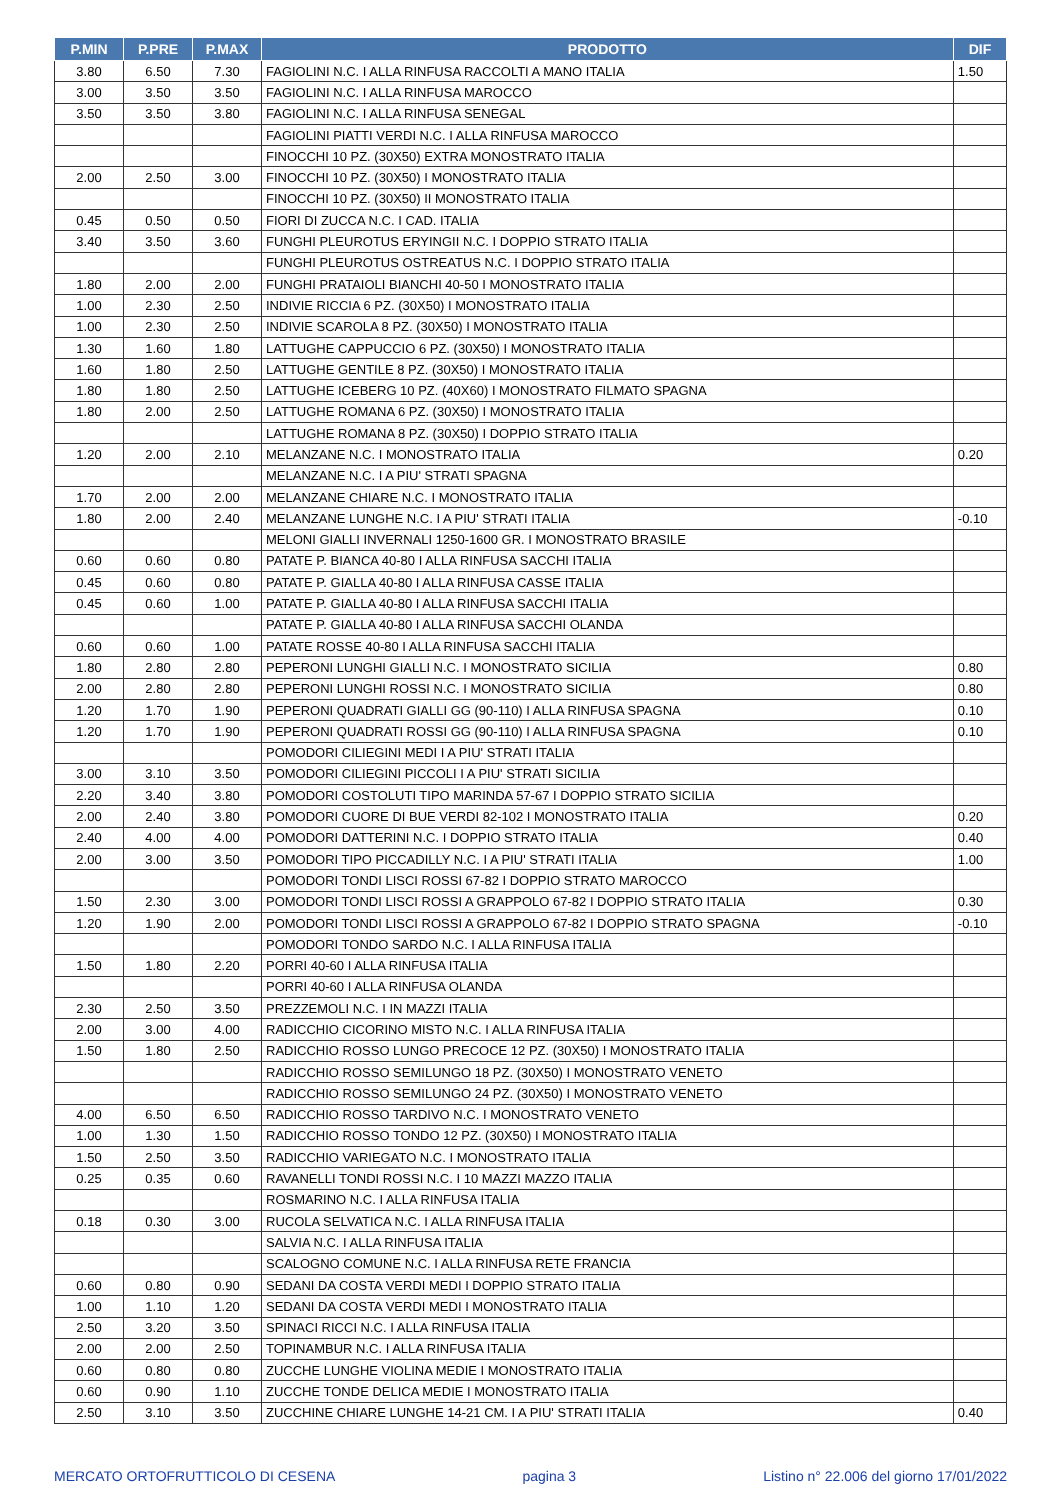| P.MIN | P.PRE | P.MAX | PRODOTTO | DIF |
| --- | --- | --- | --- | --- |
| 3.80 | 6.50 | 7.30 | FAGIOLINI N.C. I ALLA RINFUSA RACCOLTI A MANO ITALIA | 1.50 |
| 3.00 | 3.50 | 3.50 | FAGIOLINI N.C. I ALLA RINFUSA MAROCCO | |
| 3.50 | 3.50 | 3.80 | FAGIOLINI N.C. I ALLA RINFUSA SENEGAL | |
| | | | FAGIOLINI PIATTI VERDI N.C. I ALLA RINFUSA MAROCCO | |
| | | | FINOCCHI 10 PZ. (30X50) EXTRA MONOSTRATO ITALIA | |
| 2.00 | 2.50 | 3.00 | FINOCCHI 10 PZ. (30X50) I MONOSTRATO ITALIA | |
| | | | FINOCCHI 10 PZ. (30X50) II MONOSTRATO ITALIA | |
| 0.45 | 0.50 | 0.50 | FIORI DI ZUCCA N.C. I CAD. ITALIA | |
| 3.40 | 3.50 | 3.60 | FUNGHI PLEUROTUS ERYINGII N.C. I DOPPIO STRATO ITALIA | |
| | | | FUNGHI PLEUROTUS OSTREATUS N.C. I DOPPIO STRATO ITALIA | |
| 1.80 | 2.00 | 2.00 | FUNGHI PRATAIOLI BIANCHI 40-50 I MONOSTRATO ITALIA | |
| 1.00 | 2.30 | 2.50 | INDIVIE RICCIA 6 PZ. (30X50) I MONOSTRATO ITALIA | |
| 1.00 | 2.30 | 2.50 | INDIVIE SCAROLA 8 PZ. (30X50) I MONOSTRATO ITALIA | |
| 1.30 | 1.60 | 1.80 | LATTUGHE CAPPUCCIO 6 PZ. (30X50) I MONOSTRATO ITALIA | |
| 1.60 | 1.80 | 2.50 | LATTUGHE GENTILE 8 PZ. (30X50) I MONOSTRATO ITALIA | |
| 1.80 | 1.80 | 2.50 | LATTUGHE ICEBERG 10 PZ. (40X60) I MONOSTRATO FILMATO SPAGNA | |
| 1.80 | 2.00 | 2.50 | LATTUGHE ROMANA 6 PZ. (30X50) I MONOSTRATO ITALIA | |
| | | | LATTUGHE ROMANA 8 PZ. (30X50) I DOPPIO STRATO ITALIA | |
| 1.20 | 2.00 | 2.10 | MELANZANE N.C. I MONOSTRATO ITALIA | 0.20 |
| | | | MELANZANE N.C. I A PIU' STRATI SPAGNA | |
| 1.70 | 2.00 | 2.00 | MELANZANE CHIARE N.C. I MONOSTRATO ITALIA | |
| 1.80 | 2.00 | 2.40 | MELANZANE LUNGHE N.C. I A PIU' STRATI ITALIA | -0.10 |
| | | | MELONI GIALLI INVERNALI 1250-1600 GR. I MONOSTRATO BRASILE | |
| 0.60 | 0.60 | 0.80 | PATATE P. BIANCA 40-80 I ALLA RINFUSA SACCHI ITALIA | |
| 0.45 | 0.60 | 0.80 | PATATE P. GIALLA 40-80 I ALLA RINFUSA CASSE ITALIA | |
| 0.45 | 0.60 | 1.00 | PATATE P. GIALLA 40-80 I ALLA RINFUSA SACCHI ITALIA | |
| | | | PATATE P. GIALLA 40-80 I ALLA RINFUSA SACCHI OLANDA | |
| 0.60 | 0.60 | 1.00 | PATATE ROSSE 40-80 I ALLA RINFUSA SACCHI ITALIA | |
| 1.80 | 2.80 | 2.80 | PEPERONI LUNGHI GIALLI N.C. I MONOSTRATO SICILIA | 0.80 |
| 2.00 | 2.80 | 2.80 | PEPERONI LUNGHI ROSSI N.C. I MONOSTRATO SICILIA | 0.80 |
| 1.20 | 1.70 | 1.90 | PEPERONI QUADRATI GIALLI GG (90-110) I ALLA RINFUSA SPAGNA | 0.10 |
| 1.20 | 1.70 | 1.90 | PEPERONI QUADRATI ROSSI GG (90-110) I ALLA RINFUSA SPAGNA | 0.10 |
| | | | POMODORI CILIEGINI MEDI I A PIU' STRATI ITALIA | |
| 3.00 | 3.10 | 3.50 | POMODORI CILIEGINI PICCOLI I A PIU' STRATI SICILIA | |
| 2.20 | 3.40 | 3.80 | POMODORI COSTOLUTI TIPO MARINDA 57-67 I DOPPIO STRATO SICILIA | |
| 2.00 | 2.40 | 3.80 | POMODORI CUORE DI BUE VERDI 82-102 I MONOSTRATO ITALIA | 0.20 |
| 2.40 | 4.00 | 4.00 | POMODORI DATTERINI N.C. I DOPPIO STRATO ITALIA | 0.40 |
| 2.00 | 3.00 | 3.50 | POMODORI TIPO PICCADILLY N.C. I A PIU' STRATI ITALIA | 1.00 |
| | | | POMODORI TONDI LISCI ROSSI 67-82 I DOPPIO STRATO MAROCCO | |
| 1.50 | 2.30 | 3.00 | POMODORI TONDI LISCI ROSSI A GRAPPOLO 67-82 I DOPPIO STRATO ITALIA | 0.30 |
| 1.20 | 1.90 | 2.00 | POMODORI TONDI LISCI ROSSI A GRAPPOLO 67-82 I DOPPIO STRATO SPAGNA | -0.10 |
| | | | POMODORI TONDO SARDO N.C. I ALLA RINFUSA ITALIA | |
| 1.50 | 1.80 | 2.20 | PORRI 40-60 I ALLA RINFUSA ITALIA | |
| | | | PORRI 40-60 I ALLA RINFUSA OLANDA | |
| 2.30 | 2.50 | 3.50 | PREZZEMOLI N.C. I IN MAZZI ITALIA | |
| 2.00 | 3.00 | 4.00 | RADICCHIO CICORINO MISTO N.C. I ALLA RINFUSA ITALIA | |
| 1.50 | 1.80 | 2.50 | RADICCHIO ROSSO LUNGO PRECOCE 12 PZ. (30X50) I MONOSTRATO ITALIA | |
| | | | RADICCHIO ROSSO SEMILUNGO 18 PZ. (30X50) I MONOSTRATO VENETO | |
| | | | RADICCHIO ROSSO SEMILUNGO 24 PZ. (30X50) I MONOSTRATO VENETO | |
| 4.00 | 6.50 | 6.50 | RADICCHIO ROSSO TARDIVO N.C. I MONOSTRATO VENETO | |
| 1.00 | 1.30 | 1.50 | RADICCHIO ROSSO TONDO 12 PZ. (30X50) I MONOSTRATO ITALIA | |
| 1.50 | 2.50 | 3.50 | RADICCHIO VARIEGATO N.C. I MONOSTRATO ITALIA | |
| 0.25 | 0.35 | 0.60 | RAVANELLI TONDI ROSSI N.C. I 10 MAZZI MAZZO ITALIA | |
| | | | ROSMARINO N.C. I ALLA RINFUSA ITALIA | |
| 0.18 | 0.30 | 3.00 | RUCOLA SELVATICA N.C. I ALLA RINFUSA ITALIA | |
| | | | SALVIA N.C. I ALLA RINFUSA ITALIA | |
| | | | SCALOGNO COMUNE N.C. I ALLA RINFUSA RETE FRANCIA | |
| 0.60 | 0.80 | 0.90 | SEDANI DA COSTA VERDI MEDI I DOPPIO STRATO ITALIA | |
| 1.00 | 1.10 | 1.20 | SEDANI DA COSTA VERDI MEDI I MONOSTRATO ITALIA | |
| 2.50 | 3.20 | 3.50 | SPINACI RICCI N.C. I ALLA RINFUSA ITALIA | |
| 2.00 | 2.00 | 2.50 | TOPINAMBUR N.C. I ALLA RINFUSA ITALIA | |
| 0.60 | 0.80 | 0.80 | ZUCCHE LUNGHE VIOLINA MEDIE I MONOSTRATO ITALIA | |
| 0.60 | 0.90 | 1.10 | ZUCCHE TONDE DELICA MEDIE I MONOSTRATO ITALIA | |
| 2.50 | 3.10 | 3.50 | ZUCCHINE CHIARE LUNGHE 14-21 CM. I A PIU' STRATI ITALIA | 0.40 |
MERCATO ORTOFRUTTICOLO DI CESENA pagina 3 Listino n° 22.006 del giorno 17/01/2022